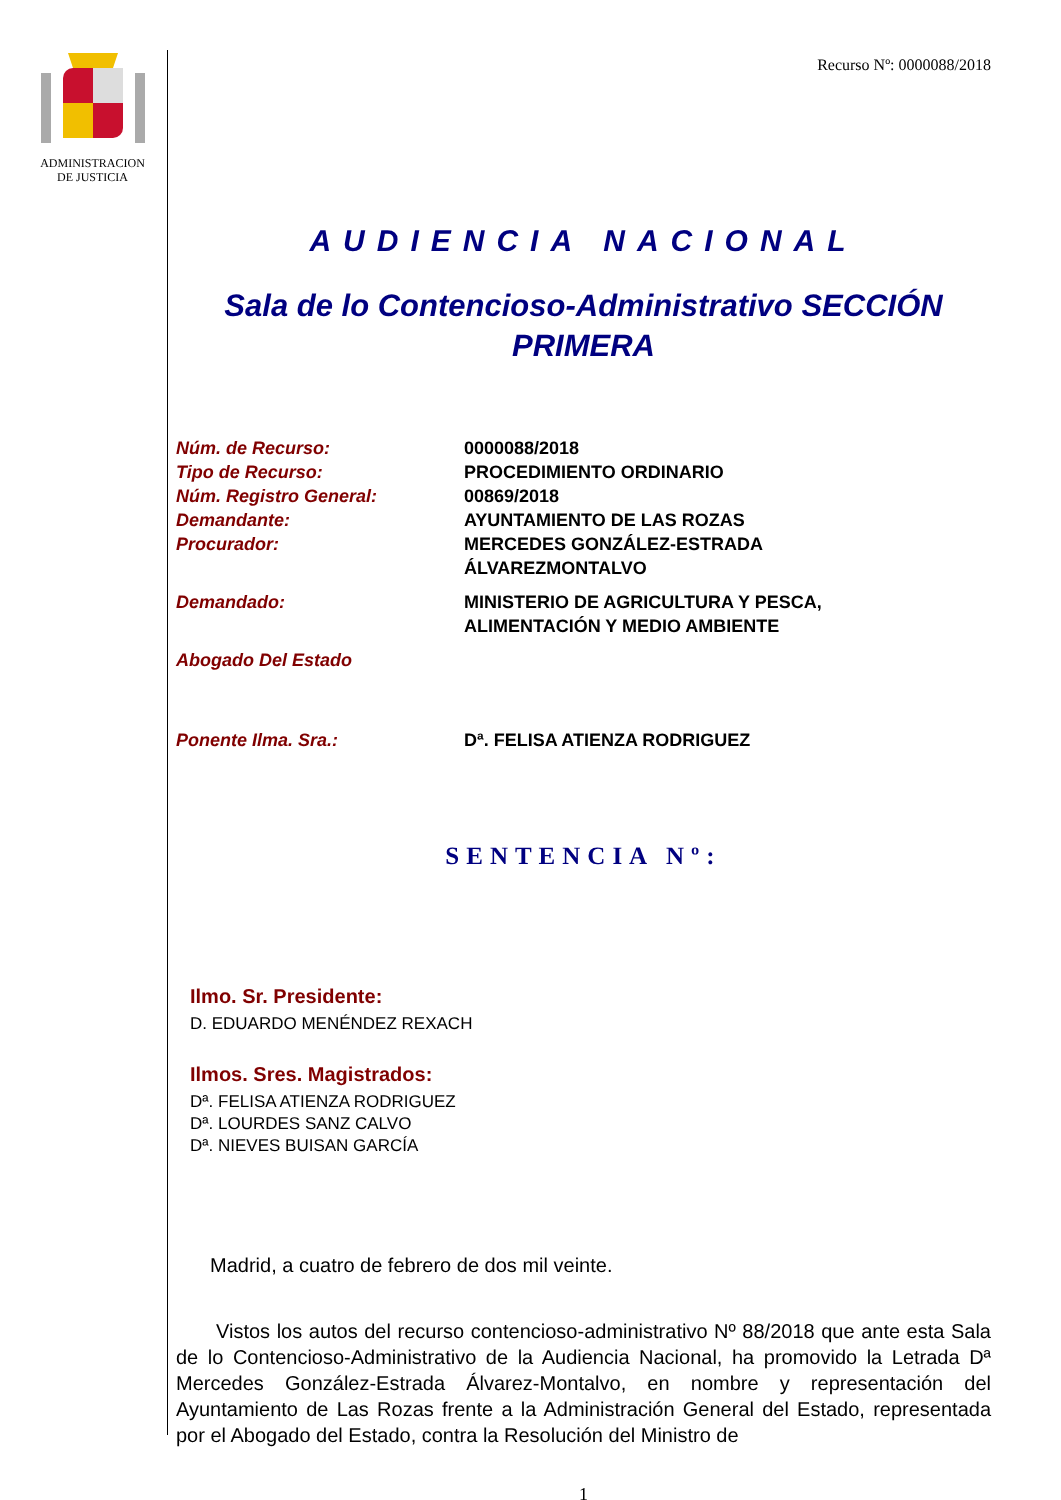ADMINISTRACION
DE JUSTICIA
Recurso Nº: 0000088/2018
AUDIENCIA NACIONAL
Sala de lo Contencioso-Administrativo SECCIÓN PRIMERA
Núm. de Recurso: 0000088/2018
Tipo de Recurso: PROCEDIMIENTO ORDINARIO
Núm. Registro General: 00869/2018
Demandante: AYUNTAMIENTO DE LAS ROZAS
Procurador: MERCEDES GONZÁLEZ-ESTRADA
ÁLVAREZMONTALVO
Demandado: MINISTERIO DE AGRICULTURA Y PESCA,
ALIMENTACIÓN Y MEDIO AMBIENTE
Abogado Del Estado
Ponente Ilma. Sra.: Dª. FELISA ATIENZA RODRIGUEZ
SENTENCIA Nº:
Ilmo. Sr. Presidente:
D. EDUARDO MENÉNDEZ REXACH
Ilmos. Sres. Magistrados:
Dª. FELISA ATIENZA RODRIGUEZ
Dª. LOURDES SANZ CALVO
Dª. NIEVES BUISAN GARCÍA
Madrid, a cuatro de febrero de dos mil veinte.
Vistos los autos del recurso contencioso-administrativo Nº 88/2018 que ante esta Sala de lo Contencioso-Administrativo de la Audiencia Nacional, ha promovido la Letrada Dª Mercedes González-Estrada Álvarez-Montalvo, en nombre y representación del Ayuntamiento de Las Rozas frente a la Administración General del Estado, representada por el Abogado del Estado, contra la Resolución del Ministro de
1